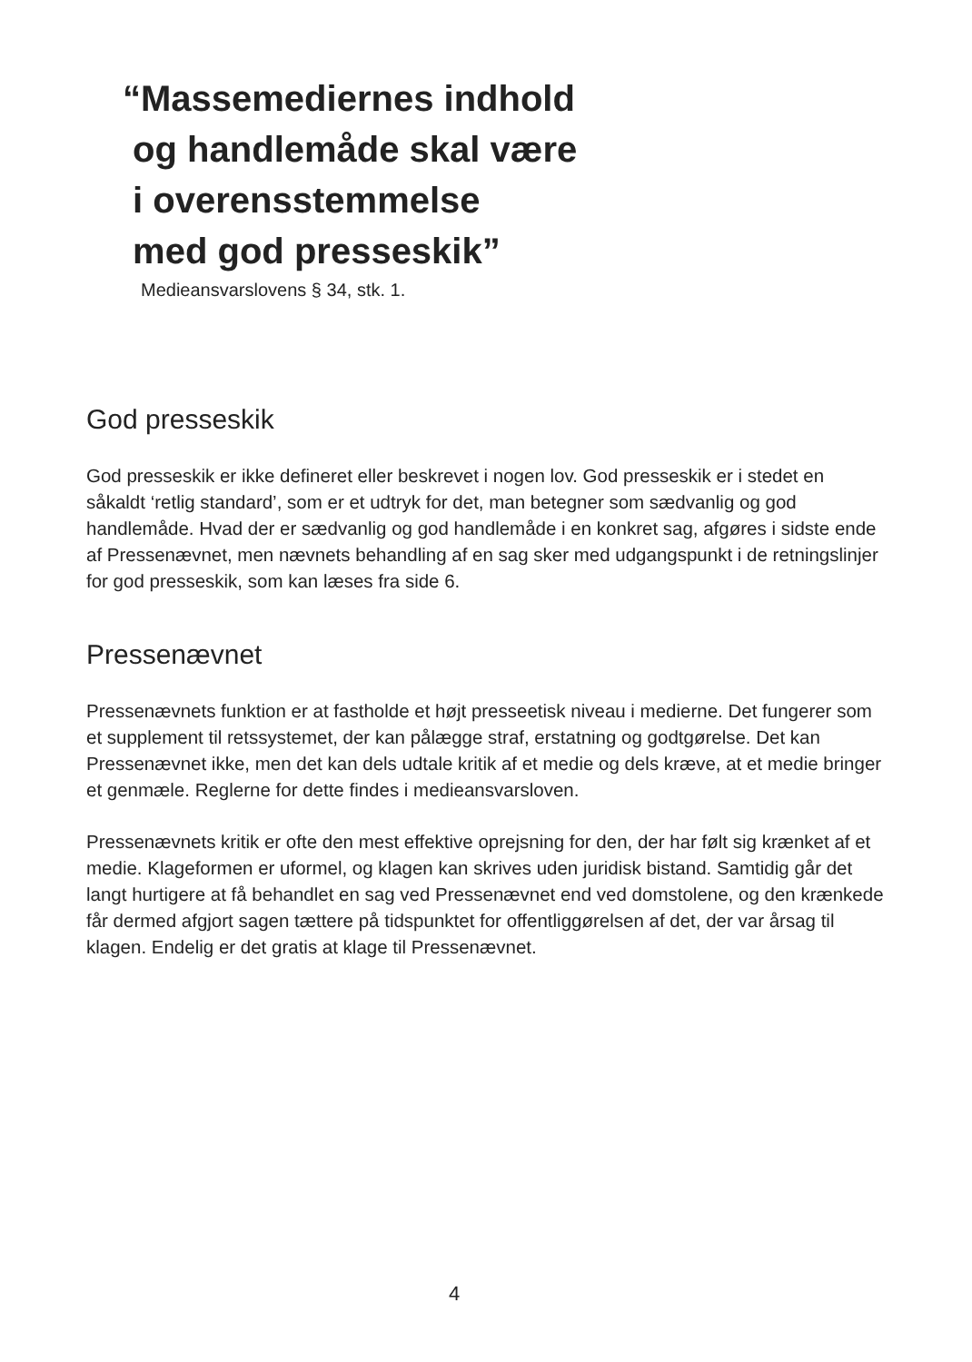“Massemediernes indhold
og handlemåde skal være
i overensstemmelse
med god presseskik”
Medieansvarslovens § 34, stk. 1.
God presseskik
God presseskik er ikke defineret eller beskrevet i nogen lov. God presseskik er i stedet en såkaldt ‘retlig standard’, som er et udtryk for det, man betegner som sædvanlig og god handlemåde. Hvad der er sædvanlig og god handlemåde i en konkret sag, afgøres i sidste ende af Pressenævnet, men nævnets behandling af en sag sker med udgangspunkt i de retningslinjer for god presseskik, som kan læses fra side 6.
Pressenævnet
Pressenævnets funktion er at fastholde et højt presseetisk niveau i medierne. Det fungerer som et supplement til retssystemet, der kan pålægge straf, erstatning og godtgørelse. Det kan Pressenævnet ikke, men det kan dels udtale kritik af et medie og dels kræve, at et medie bringer et genmæle. Reglerne for dette findes i medieansvarsloven.
Pressenævnets kritik er ofte den mest effektive oprejsning for den, der har følt sig krænket af et medie. Klageformen er uformel, og klagen kan skrives uden juridisk bistand. Samtidig går det langt hurtigere at få behandlet en sag ved Pressenævnet end ved domstolene, og den krænkede får dermed afgjort sagen tættere på tidspunktet for offentliggørelsen af det, der var årsag til klagen. Endelig er det gratis at klage til Pressenævnet.
4